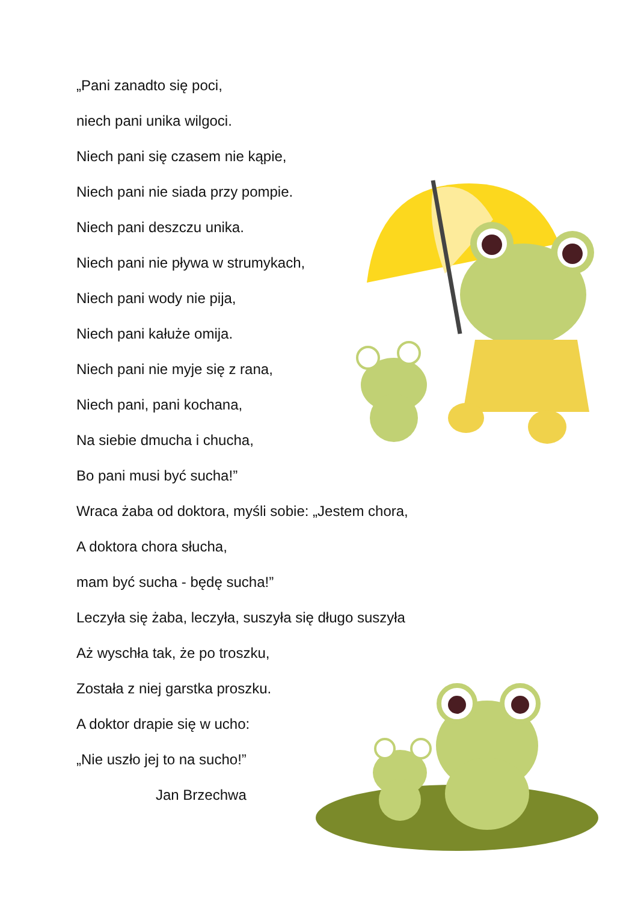„Pani zanadto się poci,
niech pani unika wilgoci.
Niech pani się czasem nie kąpie,
Niech pani nie siada przy pompie.
Niech pani deszczu unika.
Niech pani nie pływa w strumykach,
Niech pani wody nie pija,
Niech pani kałuże omija.
Niech pani nie myje się z rana,
Niech pani, pani kochana,
Na siebie dmucha i chucha,
Bo pani musi być sucha!”
Wraca żaba od doktora, myśli sobie: „Jestem chora,
A doktora chora słucha,
mam być sucha - będę sucha!”
Leczyła się żaba, leczyła, suszyła się długo suszyła
Aż wyschła tak, że po troszku,
Została z niej garstka proszku.
A doktor drapie się w ucho:
„Nie uszło jej to na sucho!”
Jan Brzechwa